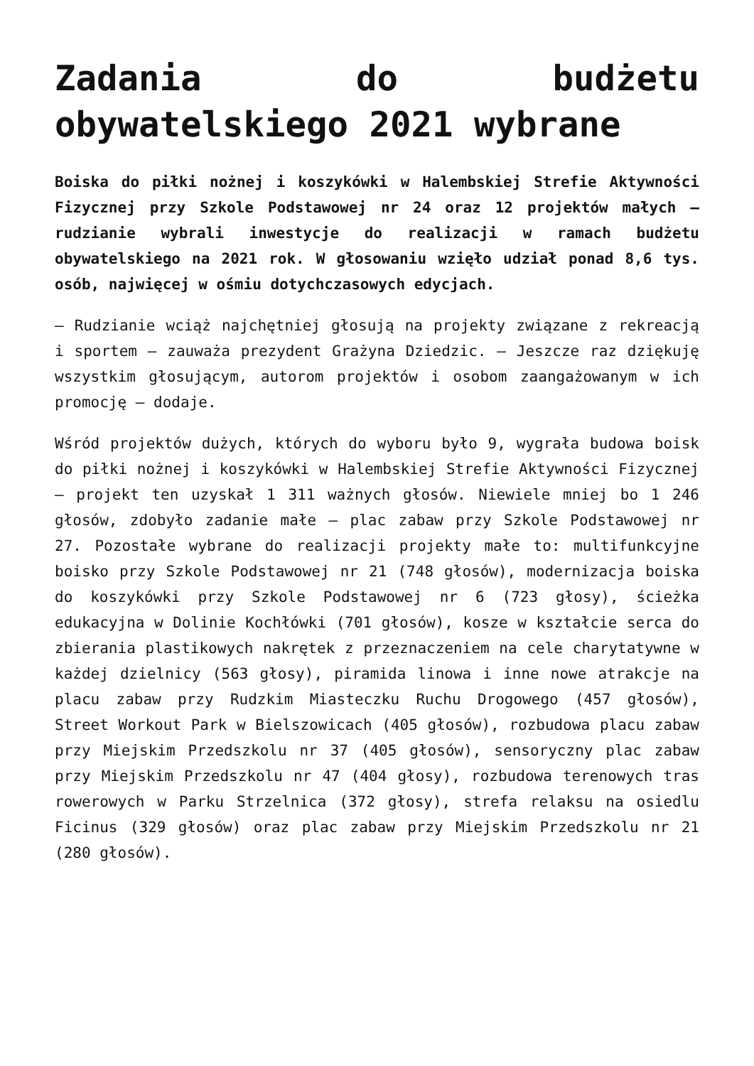Zadania do budżetu obywatelskiego 2021 wybrane
Boiska do piłki nożnej i koszykówki w Halembskiej Strefie Aktywności Fizycznej przy Szkole Podstawowej nr 24 oraz 12 projektów małych – rudzianie wybrali inwestycje do realizacji w ramach budżetu obywatelskiego na 2021 rok. W głosowaniu wzięło udział ponad 8,6 tys. osób, najwięcej w ośmiu dotychczasowych edycjach.
– Rudzianie wciąż najchętniej głosują na projekty związane z rekreacją i sportem – zauważa prezydent Grażyna Dziedzic. – Jeszcze raz dziękuję wszystkim głosującym, autorom projektów i osobom zaangażowanym w ich promocję – dodaje.
Wśród projektów dużych, których do wyboru było 9, wygrała budowa boisk do piłki nożnej i koszykówki w Halembskiej Strefie Aktywności Fizycznej – projekt ten uzyskał 1 311 ważnych głosów. Niewiele mniej bo 1 246 głosów, zdobyło zadanie małe – plac zabaw przy Szkole Podstawowej nr 27. Pozostałe wybrane do realizacji projekty małe to: multifunkcyjne boisko przy Szkole Podstawowej nr 21 (748 głosów), modernizacja boiska do koszykówki przy Szkole Podstawowej nr 6 (723 głosy), ścieżka edukacyjna w Dolinie Kochłówki (701 głosów), kosze w kształcie serca do zbierania plastikowych nakrętek z przeznaczeniem na cele charytatywne w każdej dzielnicy (563 głosy), piramida linowa i inne nowe atrakcje na placu zabaw przy Rudzkim Miasteczku Ruchu Drogowego (457 głosów), Street Workout Park w Bielszowicach (405 głosów), rozbudowa placu zabaw przy Miejskim Przedszkolu nr 37 (405 głosów), sensoryczny plac zabaw przy Miejskim Przedszkolu nr 47 (404 głosy), rozbudowa terenowych tras rowerowych w Parku Strzelnica (372 głosy), strefa relaksu na osiedlu Ficinus (329 głosów) oraz plac zabaw przy Miejskim Przedszkolu nr 21 (280 głosów).